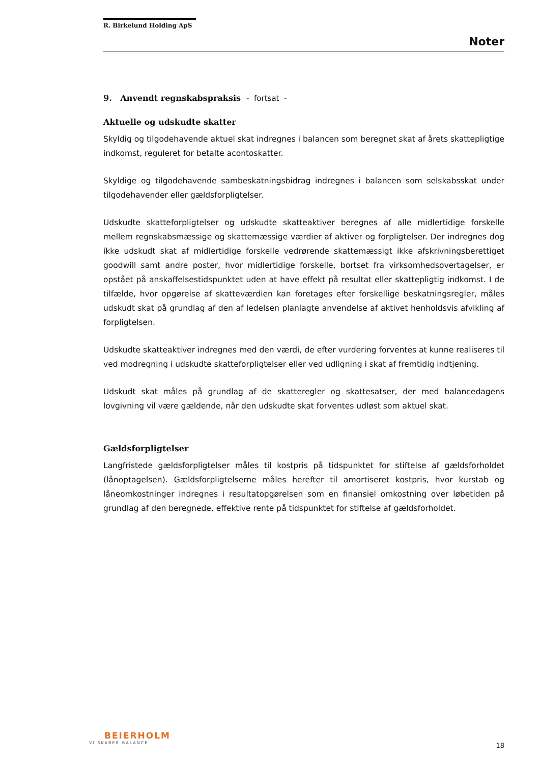R. Birkelund Holding ApS
Noter
9. Anvendt regnskabspraksis - fortsat -
Aktuelle og udskudte skatter
Skyldig og tilgodehavende aktuel skat indregnes i balancen som beregnet skat af årets skattepligtige indkomst, reguleret for betalte acontoskatter.
Skyldige og tilgodehavende sambeskatningsbidrag indregnes i balancen som selskabsskat under tilgodehavender eller gældsforpligtelser.
Udskudte skatteforpligtelser og udskudte skatteaktiver beregnes af alle midlertidige forskelle mellem regnskabsmæssige og skattemæssige værdier af aktiver og forpligtelser. Der indregnes dog ikke udskudt skat af midlertidige forskelle vedrørende skattemæssigt ikke afskrivningsberettiget goodwill samt andre poster, hvor midlertidige forskelle, bortset fra virksomhedsovertagelser, er opstået på anskaffelsestidspunktet uden at have effekt på resultat eller skattepligtig indkomst. I de tilfælde, hvor opgørelse af skatteværdien kan foretages efter forskellige beskatningsregler, måles udskudt skat på grundlag af den af ledelsen planlagte anvendelse af aktivet henholdsvis afvikling af forpligtelsen.
Udskudte skatteaktiver indregnes med den værdi, de efter vurdering forventes at kunne realiseres til ved modregning i udskudte skatteforpligtelser eller ved udligning i skat af fremtidig indtjening.
Udskudt skat måles på grundlag af de skatteregler og skattesatser, der med balancedagens lovgivning vil være gældende, når den udskudte skat forventes udløst som aktuel skat.
Gældsforpligtelser
Langfristede gældsforpligtelser måles til kostpris på tidspunktet for stiftelse af gældsforholdet (lånoptagelsen). Gældsforpligtelserne måles herefter til amortiseret kostpris, hvor kurstab og låneomkostninger indregnes i resultatopgørelsen som en finansiel omkostning over løbetiden på grundlag af den beregnede, effektive rente på tidspunktet for stiftelse af gældsforholdet.
BEIERHOLM
VI SKABER BALANCE
18